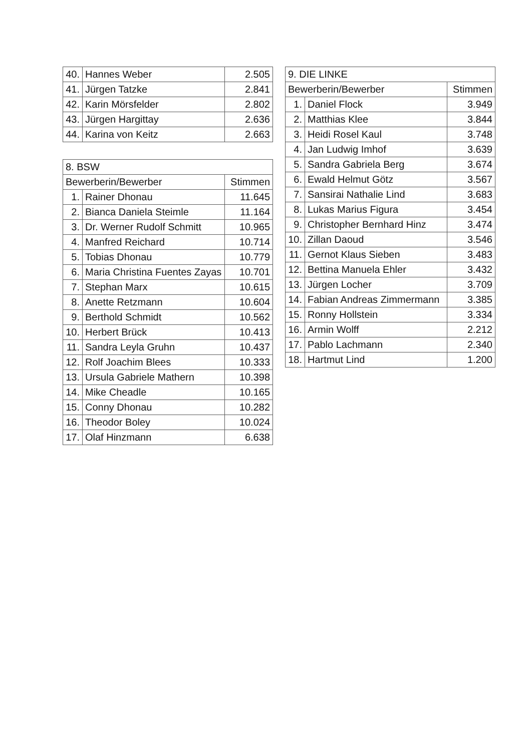| 40. | Hannes Weber | 2.505 |
| 41. | Jürgen Tatzke | 2.841 |
| 42. | Karin Mörsfelder | 2.802 |
| 43. | Jürgen Hargittay | 2.636 |
| 44. | Karina von Keitz | 2.663 |
| 8. BSW | | |
| --- | --- | --- |
| Bewerberin/Bewerber | | Stimmen |
| 1. | Rainer Dhonau | 11.645 |
| 2. | Bianca Daniela Steimle | 11.164 |
| 3. | Dr. Werner Rudolf Schmitt | 10.965 |
| 4. | Manfred Reichard | 10.714 |
| 5. | Tobias Dhonau | 10.779 |
| 6. | Maria Christina Fuentes Zayas | 10.701 |
| 7. | Stephan Marx | 10.615 |
| 8. | Anette Retzmann | 10.604 |
| 9. | Berthold Schmidt | 10.562 |
| 10. | Herbert Brück | 10.413 |
| 11. | Sandra Leyla Gruhn | 10.437 |
| 12. | Rolf Joachim Blees | 10.333 |
| 13. | Ursula Gabriele Mathern | 10.398 |
| 14. | Mike Cheadle | 10.165 |
| 15. | Conny Dhonau | 10.282 |
| 16. | Theodor Boley | 10.024 |
| 17. | Olaf Hinzmann | 6.638 |
| 9. DIE LINKE | | |
| --- | --- | --- |
| Bewerberin/Bewerber | | Stimmen |
| 1. | Daniel Flock | 3.949 |
| 2. | Matthias Klee | 3.844 |
| 3. | Heidi Rosel Kaul | 3.748 |
| 4. | Jan Ludwig Imhof | 3.639 |
| 5. | Sandra Gabriela Berg | 3.674 |
| 6. | Ewald Helmut Götz | 3.567 |
| 7. | Sansirai Nathalie Lind | 3.683 |
| 8. | Lukas Marius Figura | 3.454 |
| 9. | Christopher Bernhard Hinz | 3.474 |
| 10. | Zillan Daoud | 3.546 |
| 11. | Gernot Klaus Sieben | 3.483 |
| 12. | Bettina Manuela Ehler | 3.432 |
| 13. | Jürgen Locher | 3.709 |
| 14. | Fabian Andreas Zimmermann | 3.385 |
| 15. | Ronny Hollstein | 3.334 |
| 16. | Armin Wolff | 2.212 |
| 17. | Pablo Lachmann | 2.340 |
| 18. | Hartmut Lind | 1.200 |